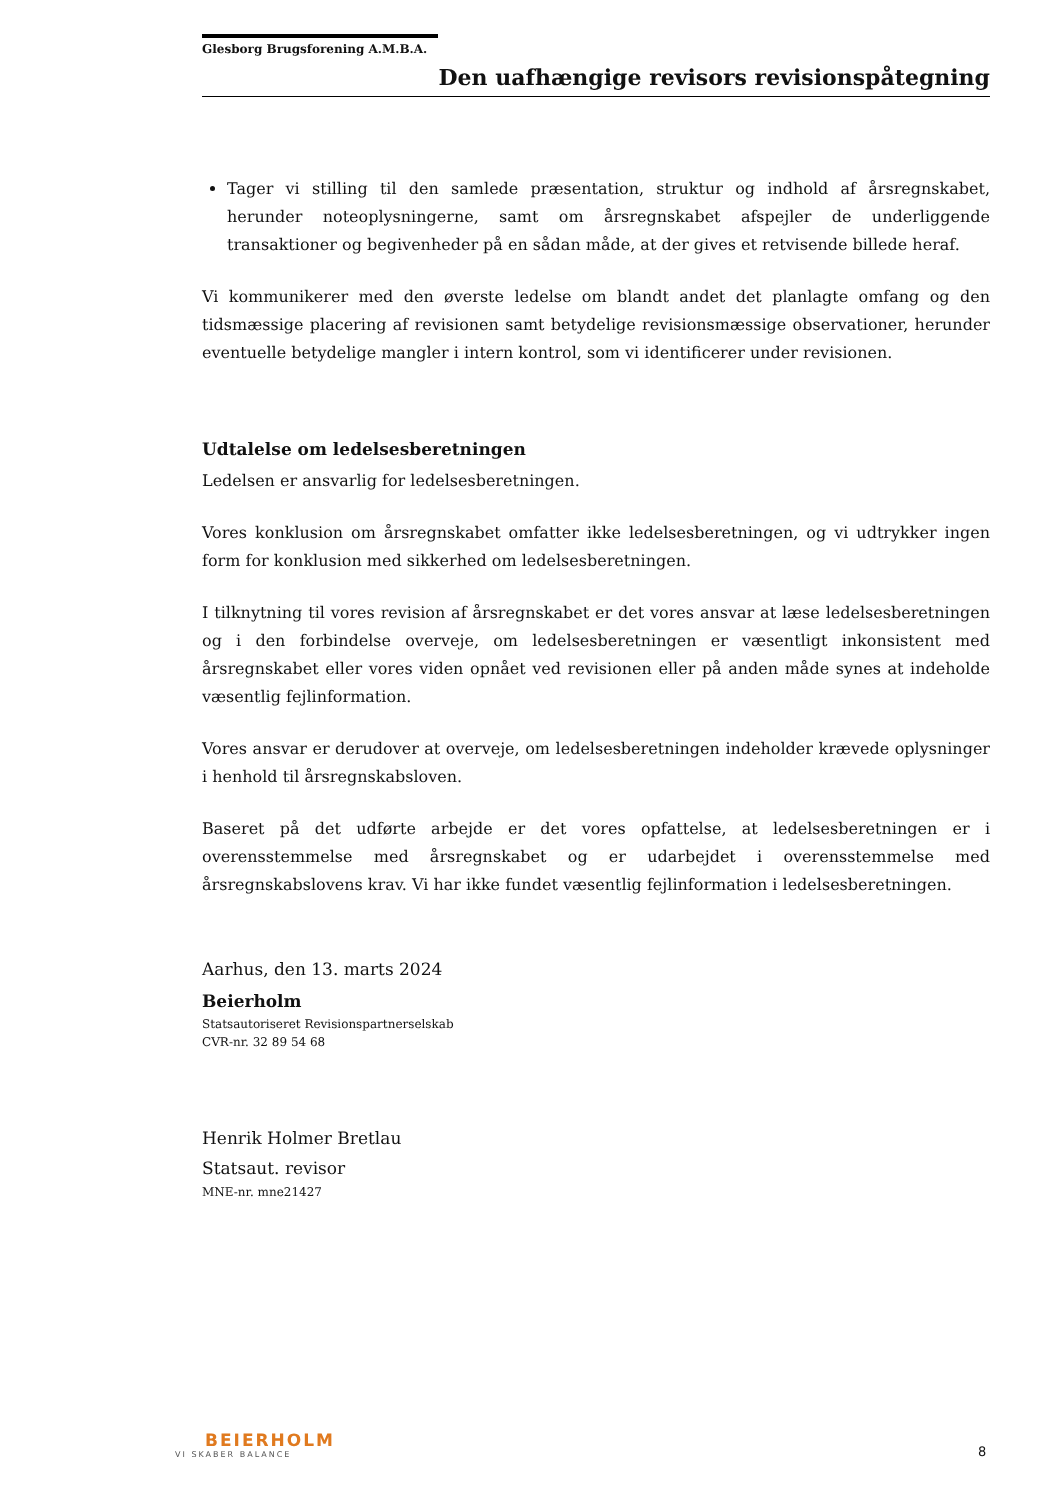Glesborg Brugsforening A.M.B.A.
Den uafhængige revisors revisionspåtegning
Tager vi stilling til den samlede præsentation, struktur og indhold af årsregnskabet, herunder noteoplysningerne, samt om årsregnskabet afspejler de underliggende transaktioner og begivenheder på en sådan måde, at der gives et retvisende billede heraf.
Vi kommunikerer med den øverste ledelse om blandt andet det planlagte omfang og den tidsmæssige placering af revisionen samt betydelige revisionsmæssige observationer, herunder eventuelle betydelige mangler i intern kontrol, som vi identificerer under revisionen.
Udtalelse om ledelsesberetningen
Ledelsen er ansvarlig for ledelsesberetningen.
Vores konklusion om årsregnskabet omfatter ikke ledelsesberetningen, og vi udtrykker ingen form for konklusion med sikkerhed om ledelsesberetningen.
I tilknytning til vores revision af årsregnskabet er det vores ansvar at læse ledelsesberetningen og i den forbindelse overveje, om ledelsesberetningen er væsentligt inkonsistent med årsregnskabet eller vores viden opnået ved revisionen eller på anden måde synes at indeholde væsentlig fejlinformation.
Vores ansvar er derudover at overveje, om ledelsesberetningen indeholder krævede oplysninger i henhold til årsregnskabsloven.
Baseret på det udførte arbejde er det vores opfattelse, at ledelsesberetningen er i overensstemmelse med årsregnskabet og er udarbejdet i overensstemmelse med årsregnskabslovens krav. Vi har ikke fundet væsentlig fejlinformation i ledelsesberetningen.
Aarhus, den 13. marts 2024
Beierholm
Statsautoriseret Revisionspartnerselskab
CVR-nr. 32 89 54 68
Henrik Holmer Bretlau
Statsaut. revisor
MNE-nr. mne21427
BEIERHOLM
VI SKABER BALANCE
8